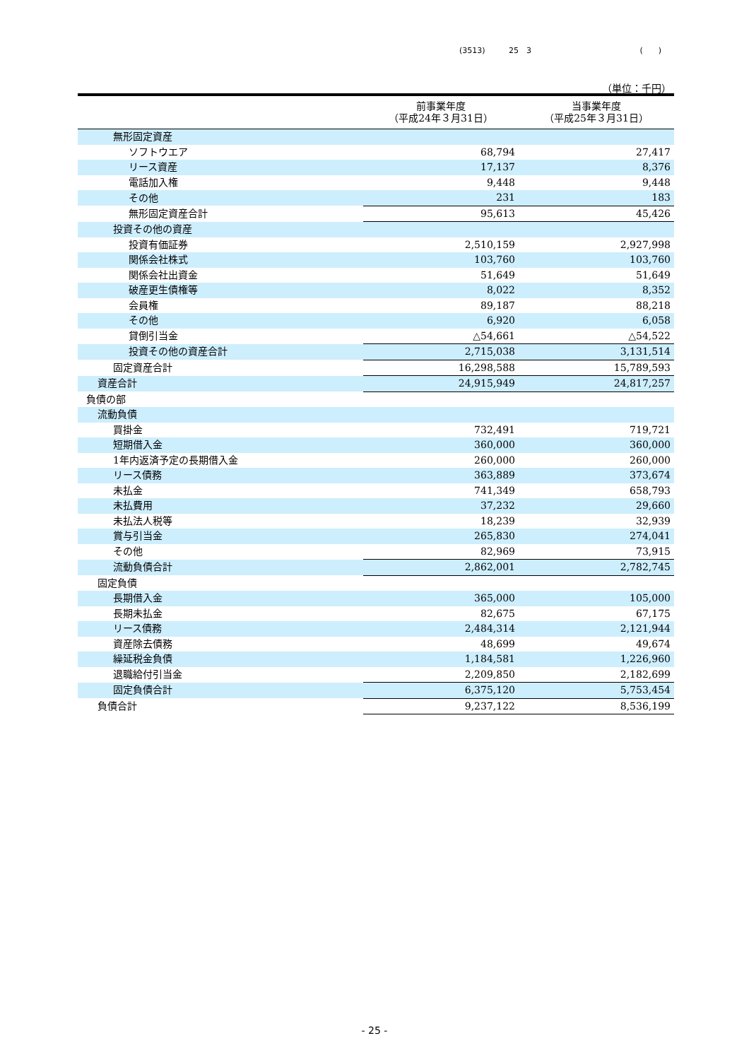(3513) 25　3 (　　)
（単位：千円）
| | 前事業年度 （平成24年３月31日） | 当事業年度 （平成25年３月31日） |
| --- | --- | --- |
| 無形固定資産 | | |
| ソフトウエア | 68,794 | 27,417 |
| リース資産 | 17,137 | 8,376 |
| 電話加入権 | 9,448 | 9,448 |
| その他 | 231 | 183 |
| 無形固定資産合計 | 95,613 | 45,426 |
| 投資その他の資産 | | |
| 投資有価証券 | 2,510,159 | 2,927,998 |
| 関係会社株式 | 103,760 | 103,760 |
| 関係会社出資金 | 51,649 | 51,649 |
| 破産更生債権等 | 8,022 | 8,352 |
| 会員権 | 89,187 | 88,218 |
| その他 | 6,920 | 6,058 |
| 貸倒引当金 | △54,661 | △54,522 |
| 投資その他の資産合計 | 2,715,038 | 3,131,514 |
| 固定資産合計 | 16,298,588 | 15,789,593 |
| 資産合計 | 24,915,949 | 24,817,257 |
| 負債の部 | | |
| 流動負債 | | |
| 買掛金 | 732,491 | 719,721 |
| 短期借入金 | 360,000 | 360,000 |
| 1年内返済予定の長期借入金 | 260,000 | 260,000 |
| リース債務 | 363,889 | 373,674 |
| 未払金 | 741,349 | 658,793 |
| 未払費用 | 37,232 | 29,660 |
| 未払法人税等 | 18,239 | 32,939 |
| 賞与引当金 | 265,830 | 274,041 |
| その他 | 82,969 | 73,915 |
| 流動負債合計 | 2,862,001 | 2,782,745 |
| 固定負債 | | |
| 長期借入金 | 365,000 | 105,000 |
| 長期未払金 | 82,675 | 67,175 |
| リース債務 | 2,484,314 | 2,121,944 |
| 資産除去債務 | 48,699 | 49,674 |
| 繰延税金負債 | 1,184,581 | 1,226,960 |
| 退職給付引当金 | 2,209,850 | 2,182,699 |
| 固定負債合計 | 6,375,120 | 5,753,454 |
| 負債合計 | 9,237,122 | 8,536,199 |
- 25 -